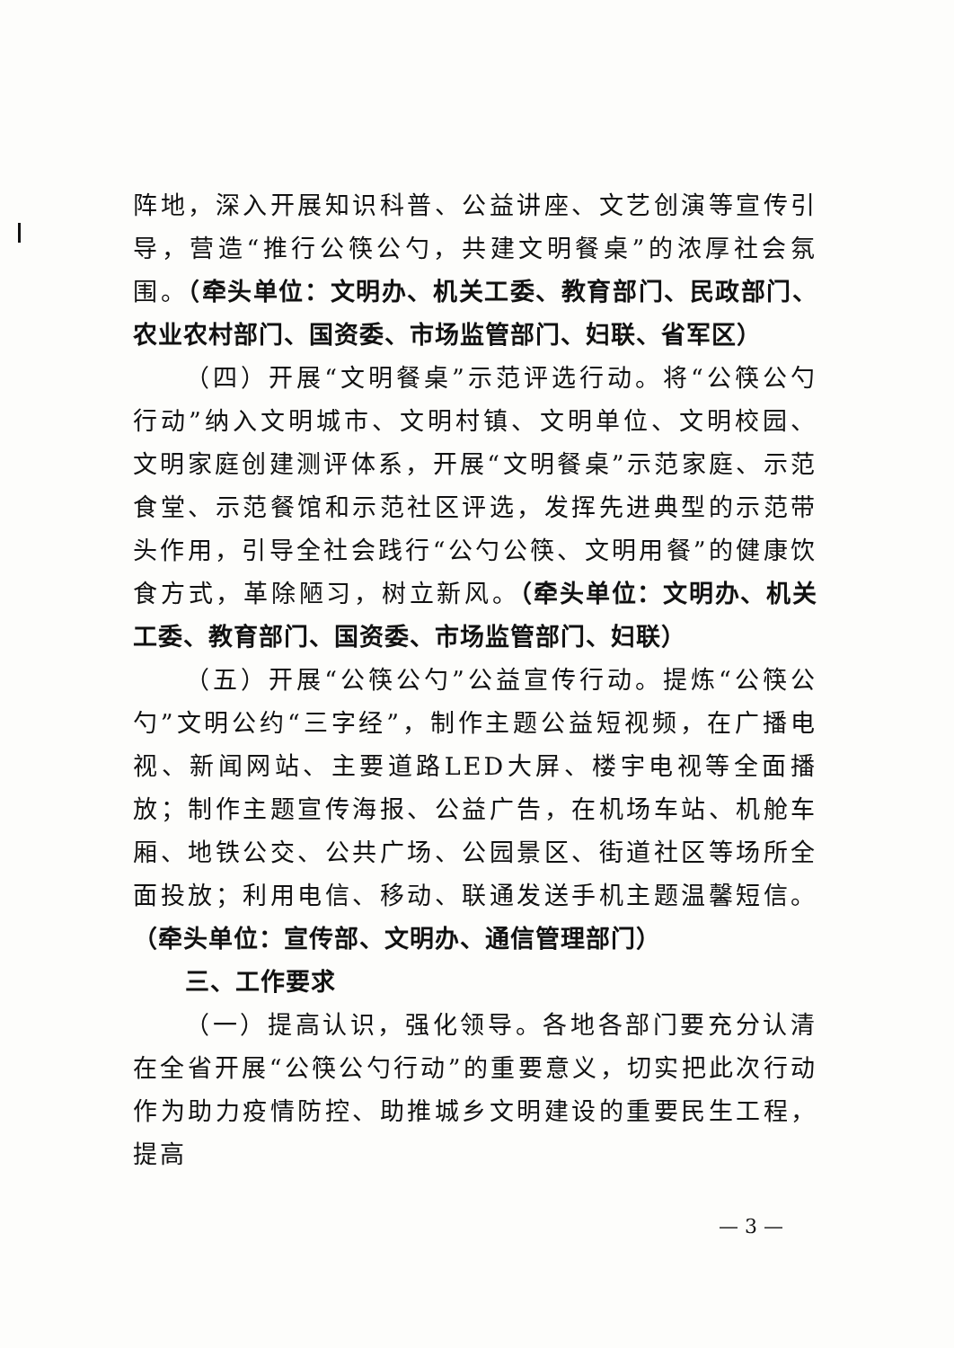阵地，深入开展知识科普、公益讲座、文艺创演等宣传引导，营造“推行公筷公勺，共建文明餐桌”的浓厚社会氛围。（牵头单位：文明办、机关工委、教育部门、民政部门、农业农村部门、国资委、市场监管部门、妇联、省军区）
（四）开展“文明餐桌”示范评选行动。将“公筷公勺行动”纳入文明城市、文明村镇、文明单位、文明校园、文明家庭创建测评体系，开展“文明餐桌”示范家庭、示范食堂、示范餐馆和示范社区评选，发挥先进典型的示范带头作用，引导全社会践行“公勺公筷、文明用餐”的健康饮食方式，革除陋习，树立新风。（牵头单位：文明办、机关工委、教育部门、国资委、市场监管部门、妇联）
（五）开展“公筷公勺”公益宣传行动。提炼“公筷公勺”文明公约“三字经”，制作主题公益短视频，在广播电视、新闻网站、主要道路LED大屏、楼宇电视等全面播放；制作主题宣传海报、公益广告，在机场车站、机舱车厢、地铁公交、公共广场、公园景区、街道社区等场所全面投放；利用电信、移动、联通发送手机主题温馨短信。（牵头单位：宣传部、文明办、通信管理部门）
三、工作要求
（一）提高认识，强化领导。各地各部门要充分认清在全省开展“公筷公勺行动”的重要意义，切实把此次行动作为助力疫情防控、助推城乡文明建设的重要民生工程，提高
— 3 —